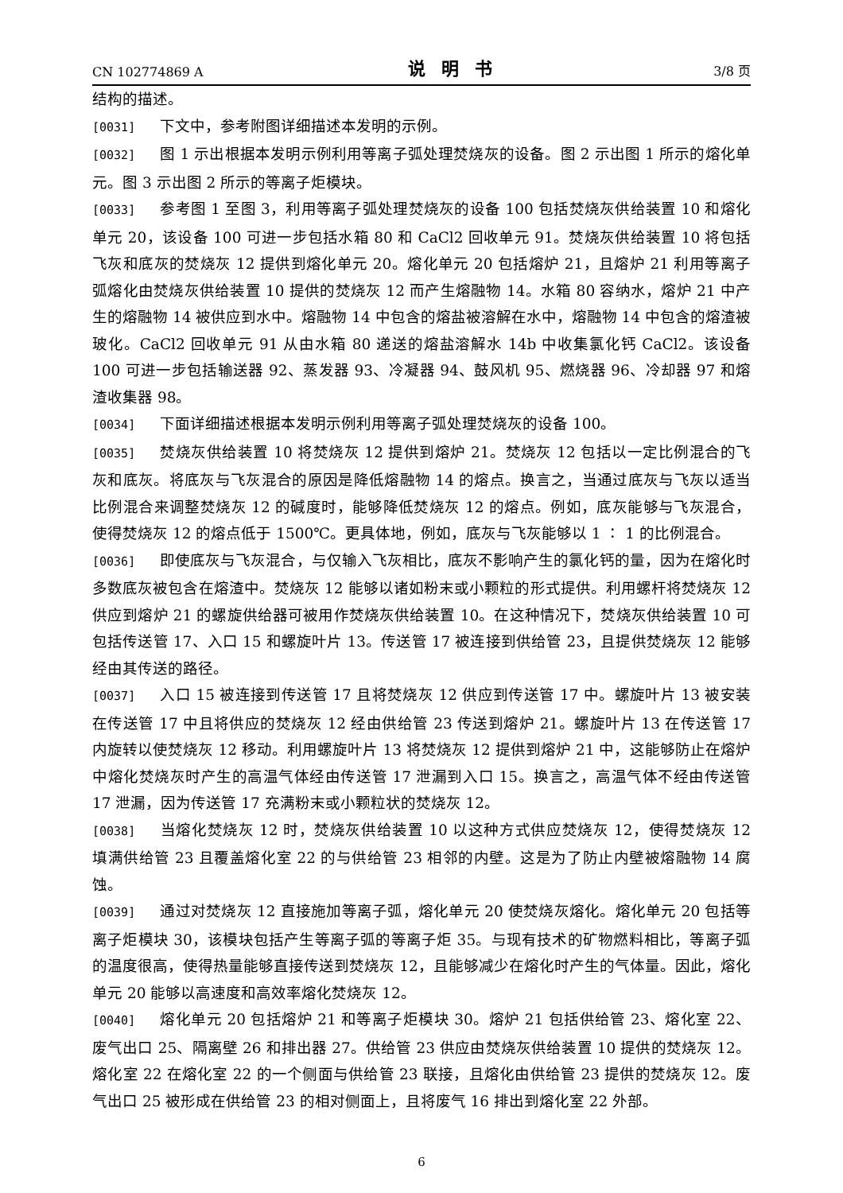CN 102774869 A 说明书 3/8 页
结构的描述。
[0031] 下文中，参考附图详细描述本发明的示例。
[0032] 图 1 示出根据本发明示例利用等离子弧处理焚烧灰的设备。图 2 示出图 1 所示的熔化单元。图 3 示出图 2 所示的等离子炬模块。
[0033] 参考图 1 至图 3，利用等离子弧处理焚烧灰的设备 100 包括焚烧灰供给装置 10 和熔化单元 20，该设备 100 可进一步包括水箱 80 和 CaCl2 回收单元 91。焚烧灰供给装置 10 将包括飞灰和底灰的焚烧灰 12 提供到熔化单元 20。熔化单元 20 包括熔炉 21，且熔炉 21 利用等离子弧熔化由焚烧灰供给装置 10 提供的焚烧灰 12 而产生熔融物 14。水箱 80 容纳水，熔炉 21 中产生的熔融物 14 被供应到水中。熔融物 14 中包含的熔盐被溶解在水中，熔融物 14 中包含的熔渣被玻化。CaCl2 回收单元 91 从由水箱 80 递送的熔盐溶解水 14b 中收集氯化钙 CaCl2。该设备 100 可进一步包括输送器 92、蒸发器 93、冷凝器 94、鼓风机 95、燃烧器 96、冷却器 97 和熔渣收集器 98。
[0034] 下面详细描述根据本发明示例利用等离子弧处理焚烧灰的设备 100。
[0035] 焚烧灰供给装置 10 将焚烧灰 12 提供到熔炉 21。焚烧灰 12 包括以一定比例混合的飞灰和底灰。将底灰与飞灰混合的原因是降低熔融物 14 的熔点。换言之，当通过底灰与飞灰以适当比例混合来调整焚烧灰 12 的碱度时，能够降低焚烧灰 12 的熔点。例如，底灰能够与飞灰混合，使得焚烧灰 12 的熔点低于 1500℃。更具体地，例如，底灰与飞灰能够以 1 ∶ 1 的比例混合。
[0036] 即使底灰与飞灰混合，与仅输入飞灰相比，底灰不影响产生的氯化钙的量，因为在熔化时多数底灰被包含在熔渣中。焚烧灰 12 能够以诸如粉末或小颗粒的形式提供。利用螺杆将焚烧灰 12 供应到熔炉 21 的螺旋供给器可被用作焚烧灰供给装置 10。在这种情况下，焚烧灰供给装置 10 可包括传送管 17、入口 15 和螺旋叶片 13。传送管 17 被连接到供给管 23，且提供焚烧灰 12 能够经由其传送的路径。
[0037] 入口 15 被连接到传送管 17 且将焚烧灰 12 供应到传送管 17 中。螺旋叶片 13 被安装在传送管 17 中且将供应的焚烧灰 12 经由供给管 23 传送到熔炉 21。螺旋叶片 13 在传送管 17 内旋转以使焚烧灰 12 移动。利用螺旋叶片 13 将焚烧灰 12 提供到熔炉 21 中，这能够防止在熔炉中熔化焚烧灰时产生的高温气体经由传送管 17 泄漏到入口 15。换言之，高温气体不经由传送管 17 泄漏，因为传送管 17 充满粉末或小颗粒状的焚烧灰 12。
[0038] 当熔化焚烧灰 12 时，焚烧灰供给装置 10 以这种方式供应焚烧灰 12，使得焚烧灰 12 填满供给管 23 且覆盖熔化室 22 的与供给管 23 相邻的内壁。这是为了防止内壁被熔融物 14 腐蚀。
[0039] 通过对焚烧灰 12 直接施加等离子弧，熔化单元 20 使焚烧灰熔化。熔化单元 20 包括等离子炬模块 30，该模块包括产生等离子弧的等离子炬 35。与现有技术的矿物燃料相比，等离子弧的温度很高，使得热量能够直接传送到焚烧灰 12，且能够减少在熔化时产生的气体量。因此，熔化单元 20 能够以高速度和高效率熔化焚烧灰 12。
[0040] 熔化单元 20 包括熔炉 21 和等离子炬模块 30。熔炉 21 包括供给管 23、熔化室 22、废气出口 25、隔离壁 26 和排出器 27。供给管 23 供应由焚烧灰供给装置 10 提供的焚烧灰 12。熔化室 22 在熔化室 22 的一个侧面与供给管 23 联接，且熔化由供给管 23 提供的焚烧灰 12。废气出口 25 被形成在供给管 23 的相对侧面上，且将废气 16 排出到熔化室 22 外部。
6